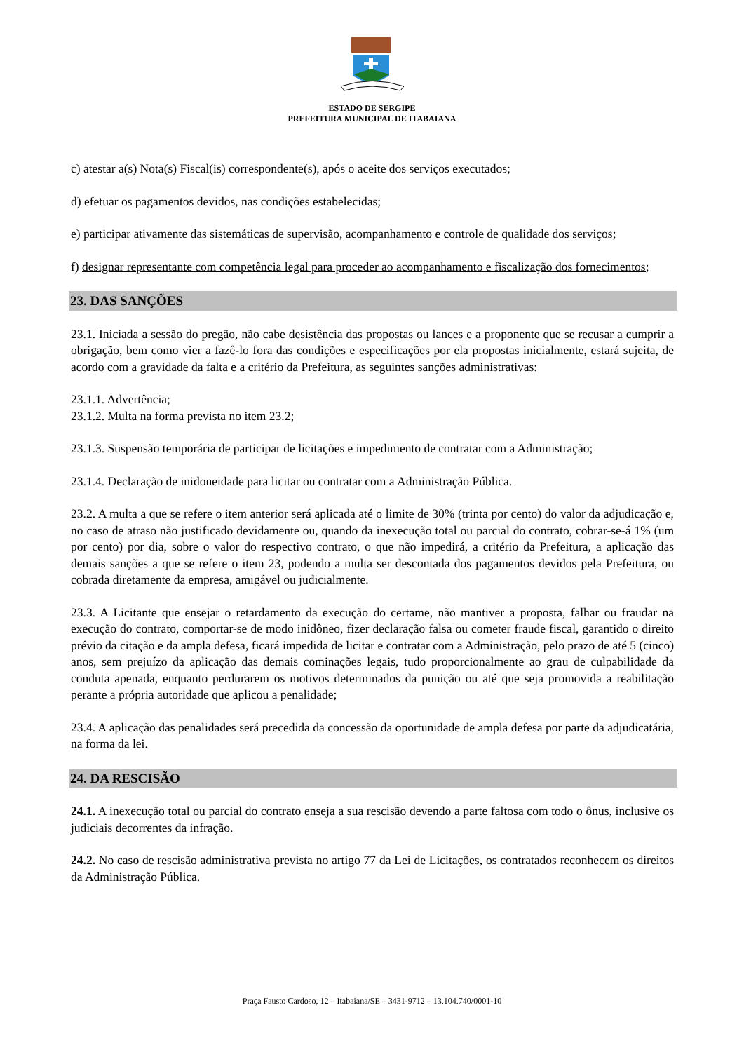ESTADO DE SERGIPE
PREFEITURA MUNICIPAL DE ITABAIANA
c) atestar a(s) Nota(s) Fiscal(is) correspondente(s), após o aceite dos serviços executados;
d) efetuar os pagamentos devidos, nas condições estabelecidas;
e) participar ativamente das sistemáticas de supervisão, acompanhamento e controle de qualidade dos serviços;
f) designar representante com competência legal para proceder ao acompanhamento e fiscalização dos fornecimentos;
23. DAS SANÇÕES
23.1. Iniciada a sessão do pregão, não cabe desistência das propostas ou lances e a proponente que se recusar a cumprir a obrigação, bem como vier a fazê-lo fora das condições e especificações por ela propostas inicialmente, estará sujeita, de acordo com a gravidade da falta e a critério da Prefeitura, as seguintes sanções administrativas:
23.1.1. Advertência;
23.1.2. Multa na forma prevista no item 23.2;
23.1.3. Suspensão temporária de participar de licitações e impedimento de contratar com a Administração;
23.1.4. Declaração de inidoneidade para licitar ou contratar com a Administração Pública.
23.2. A multa a que se refere o item anterior será aplicada até o limite de 30% (trinta por cento) do valor da adjudicação e, no caso de atraso não justificado devidamente ou, quando da inexecução total ou parcial do contrato, cobrar-se-á 1% (um por cento) por dia, sobre o valor do respectivo contrato, o que não impedirá, a critério da Prefeitura, a aplicação das demais sanções a que se refere o item 23, podendo a multa ser descontada dos pagamentos devidos pela Prefeitura, ou cobrada diretamente da empresa, amigável ou judicialmente.
23.3. A Licitante que ensejar o retardamento da execução do certame, não mantiver a proposta, falhar ou fraudar na execução do contrato, comportar-se de modo inidôneo, fizer declaração falsa ou cometer fraude fiscal, garantido o direito prévio da citação e da ampla defesa, ficará impedida de licitar e contratar com a Administração, pelo prazo de até 5 (cinco) anos, sem prejuízo da aplicação das demais cominações legais, tudo proporcionalmente ao grau de culpabilidade da conduta apenada, enquanto perdurarem os motivos determinados da punição ou até que seja promovida a reabilitação perante a própria autoridade que aplicou a penalidade;
23.4. A aplicação das penalidades será precedida da concessão da oportunidade de ampla defesa por parte da adjudicatária, na forma da lei.
24. DA RESCISÃO
24.1. A inexecução total ou parcial do contrato enseja a sua rescisão devendo a parte faltosa com todo o ônus, inclusive os judiciais decorrentes da infração.
24.2. No caso de rescisão administrativa prevista no artigo 77 da Lei de Licitações, os contratados reconhecem os direitos da Administração Pública.
Praça Fausto Cardoso, 12 – Itabaiana/SE – 3431-9712 – 13.104.740/0001-10